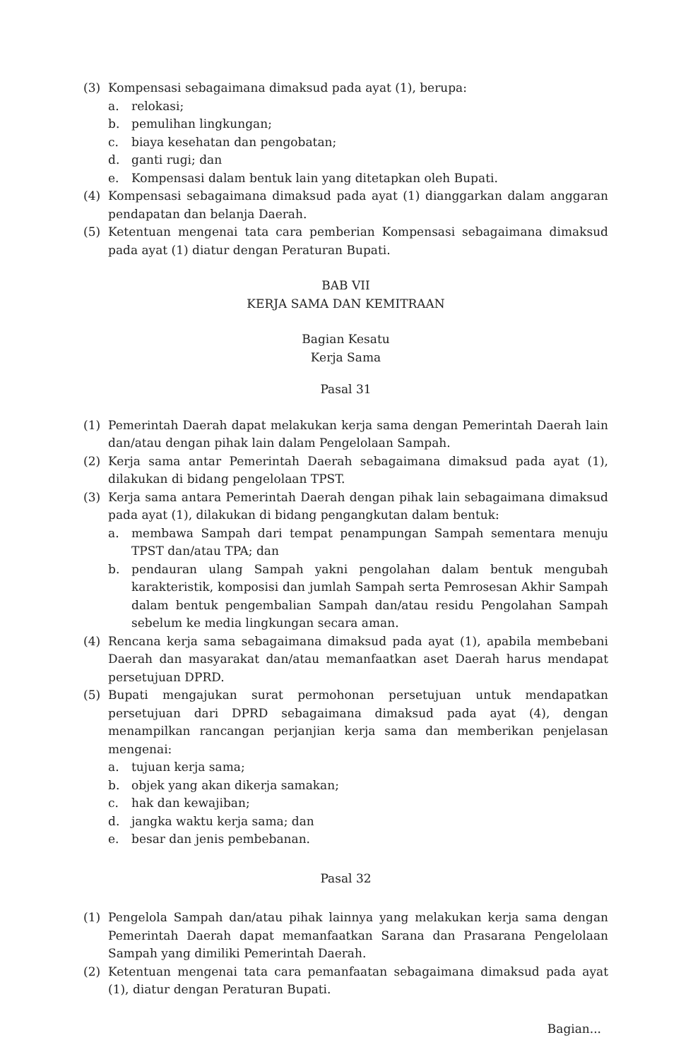(3) Kompensasi sebagaimana dimaksud pada ayat (1), berupa:
a. relokasi;
b. pemulihan lingkungan;
c. biaya kesehatan dan pengobatan;
d. ganti rugi; dan
e. Kompensasi dalam bentuk lain yang ditetapkan oleh Bupati.
(4) Kompensasi sebagaimana dimaksud pada ayat (1) dianggarkan dalam anggaran pendapatan dan belanja Daerah.
(5) Ketentuan mengenai tata cara pemberian Kompensasi sebagaimana dimaksud pada ayat (1) diatur dengan Peraturan Bupati.
BAB VII
KERJA SAMA DAN KEMITRAAN
Bagian Kesatu
Kerja Sama
Pasal 31
(1) Pemerintah Daerah dapat melakukan kerja sama dengan Pemerintah Daerah lain dan/atau dengan pihak lain dalam Pengelolaan Sampah.
(2) Kerja sama antar Pemerintah Daerah sebagaimana dimaksud pada ayat (1), dilakukan di bidang pengelolaan TPST.
(3) Kerja sama antara Pemerintah Daerah dengan pihak lain sebagaimana dimaksud pada ayat (1), dilakukan di bidang pengangkutan dalam bentuk:
a. membawa Sampah dari tempat penampungan Sampah sementara menuju TPST dan/atau TPA; dan
b. pendauran ulang Sampah yakni pengolahan dalam bentuk mengubah karakteristik, komposisi dan jumlah Sampah serta Pemrosesan Akhir Sampah dalam bentuk pengembalian Sampah dan/atau residu Pengolahan Sampah sebelum ke media lingkungan secara aman.
(4) Rencana kerja sama sebagaimana dimaksud pada ayat (1), apabila membebani Daerah dan masyarakat dan/atau memanfaatkan aset Daerah harus mendapat persetujuan DPRD.
(5) Bupati mengajukan surat permohonan persetujuan untuk mendapatkan persetujuan dari DPRD sebagaimana dimaksud pada ayat (4), dengan menampilkan rancangan perjanjian kerja sama dan memberikan penjelasan mengenai:
a. tujuan kerja sama;
b. objek yang akan dikerja samakan;
c. hak dan kewajiban;
d. jangka waktu kerja sama; dan
e. besar dan jenis pembebanan.
Pasal 32
(1) Pengelola Sampah dan/atau pihak lainnya yang melakukan kerja sama dengan Pemerintah Daerah dapat memanfaatkan Sarana dan Prasarana Pengelolaan Sampah yang dimiliki Pemerintah Daerah.
(2) Ketentuan mengenai tata cara pemanfaatan sebagaimana dimaksud pada ayat (1), diatur dengan Peraturan Bupati.
Bagian...